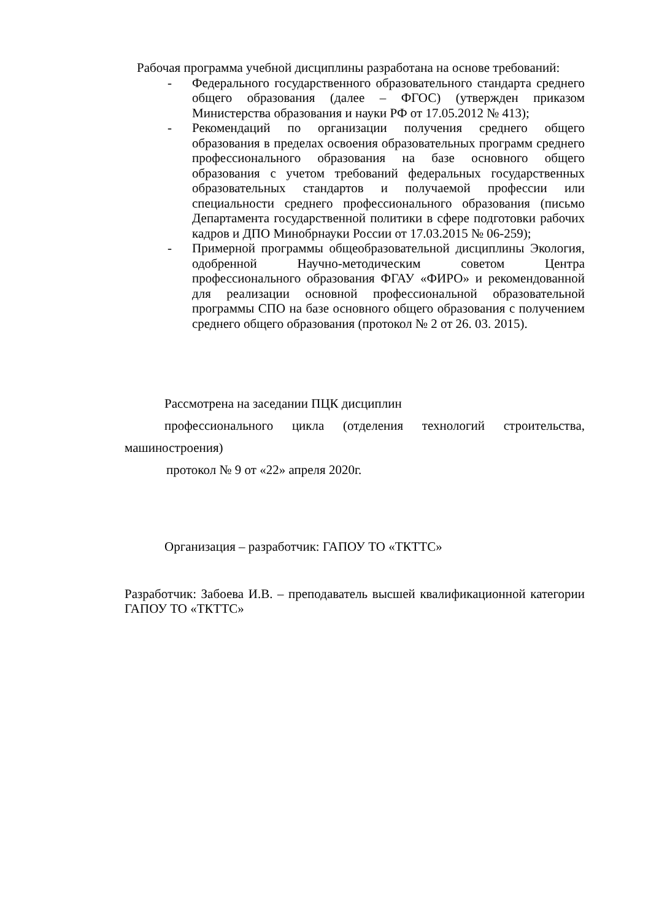Рабочая программа учебной дисциплины разработана на основе требований:
- Федерального государственного образовательного стандарта среднего общего образования (далее – ФГОС) (утвержден приказом Министерства образования и науки РФ от 17.05.2012 № 413);
- Рекомендаций по организации получения среднего общего образования в пределах освоения образовательных программ среднего профессионального образования на базе основного общего образования с учетом требований федеральных государственных образовательных стандартов и получаемой профессии или специальности среднего профессионального образования (письмо Департамента государственной политики в сфере подготовки рабочих кадров и ДПО Минобрнауки России от 17.03.2015 № 06-259);
- Примерной программы общеобразовательной дисциплины Экология, одобренной Научно-методическим советом Центра профессионального образования ФГАУ «ФИРО» и рекомендованной для реализации основной профессиональной образовательной программы СПО на базе основного общего образования с получением среднего общего образования (протокол № 2 от 26. 03. 2015).
Рассмотрена на заседании ПЦК дисциплин
профессионального цикла (отделения технологий строительства, машиностроения)
протокол № 9 от «22» апреля 2020г.
Организация – разработчик: ГАПОУ ТО «ТКТТС»
Разработчик: Забоева И.В. – преподаватель высшей квалификационной категории ГАПОУ ТО «ТКТТС»